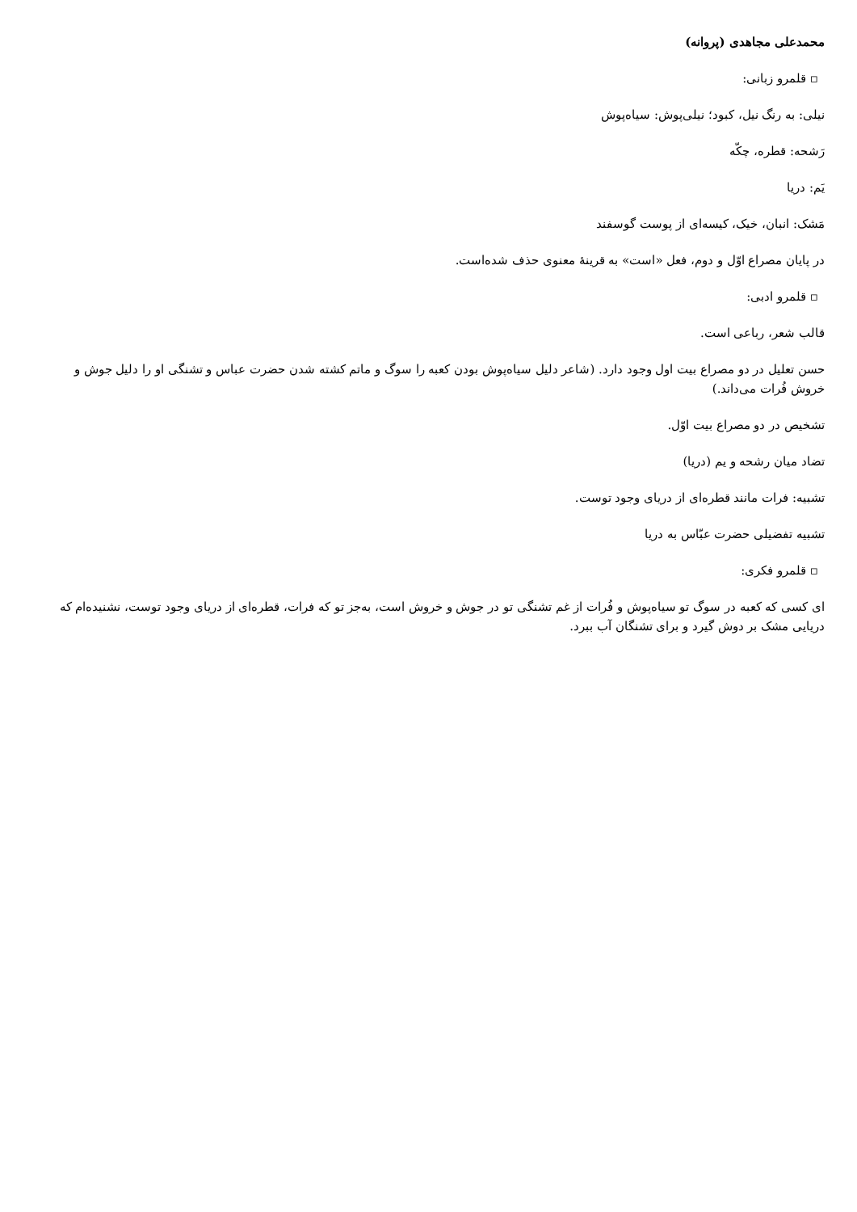محمدعلی مجاهدی (پروانه)
▫ قلمرو زبانی:
نیلی: به رنگ نیل، کبود؛ نیلی‌پوش: سیاه‌پوش
رَشحه: قطره، چکّه
یَم: دریا
مَشک: انبان، خیک، کیسه‌ای از پوست گوسفند
در پایان مصراع اوّل و دوم، فعل «است» به قرینهٔ معنوی حذف شده‌است.
▫ قلمرو ادبی:
قالب شعر، رباعی است.
حسن تعلیل در دو مصراع بیت اول وجود دارد. (شاعر دلیل سیاه‌پوش بودن کعبه را سوگ و ماتم کشته شدن حضرت عباس و تشنگی او را دلیل جوش و خروش فُرات می‌داند.)
تشخیص در دو مصراع بیت اوّل.
تضاد میان رشحه و یم (دریا)
تشبیه: فرات مانند قطره‌ای از دریای وجود توست.
تشبیه تفضیلی حضرت عبّاس به دریا
▫ قلمرو فکری:
ای کسی که کعبه در سوگ تو سیاه‌پوش و فُرات از غم تشنگی تو در جوش و خروش است، به‌جز تو که فرات، قطره‌ای از دریای وجود توست، نشنیده‌ام که دریایی مشک بر دوش گیرد و برای تشنگان آب ببرد.